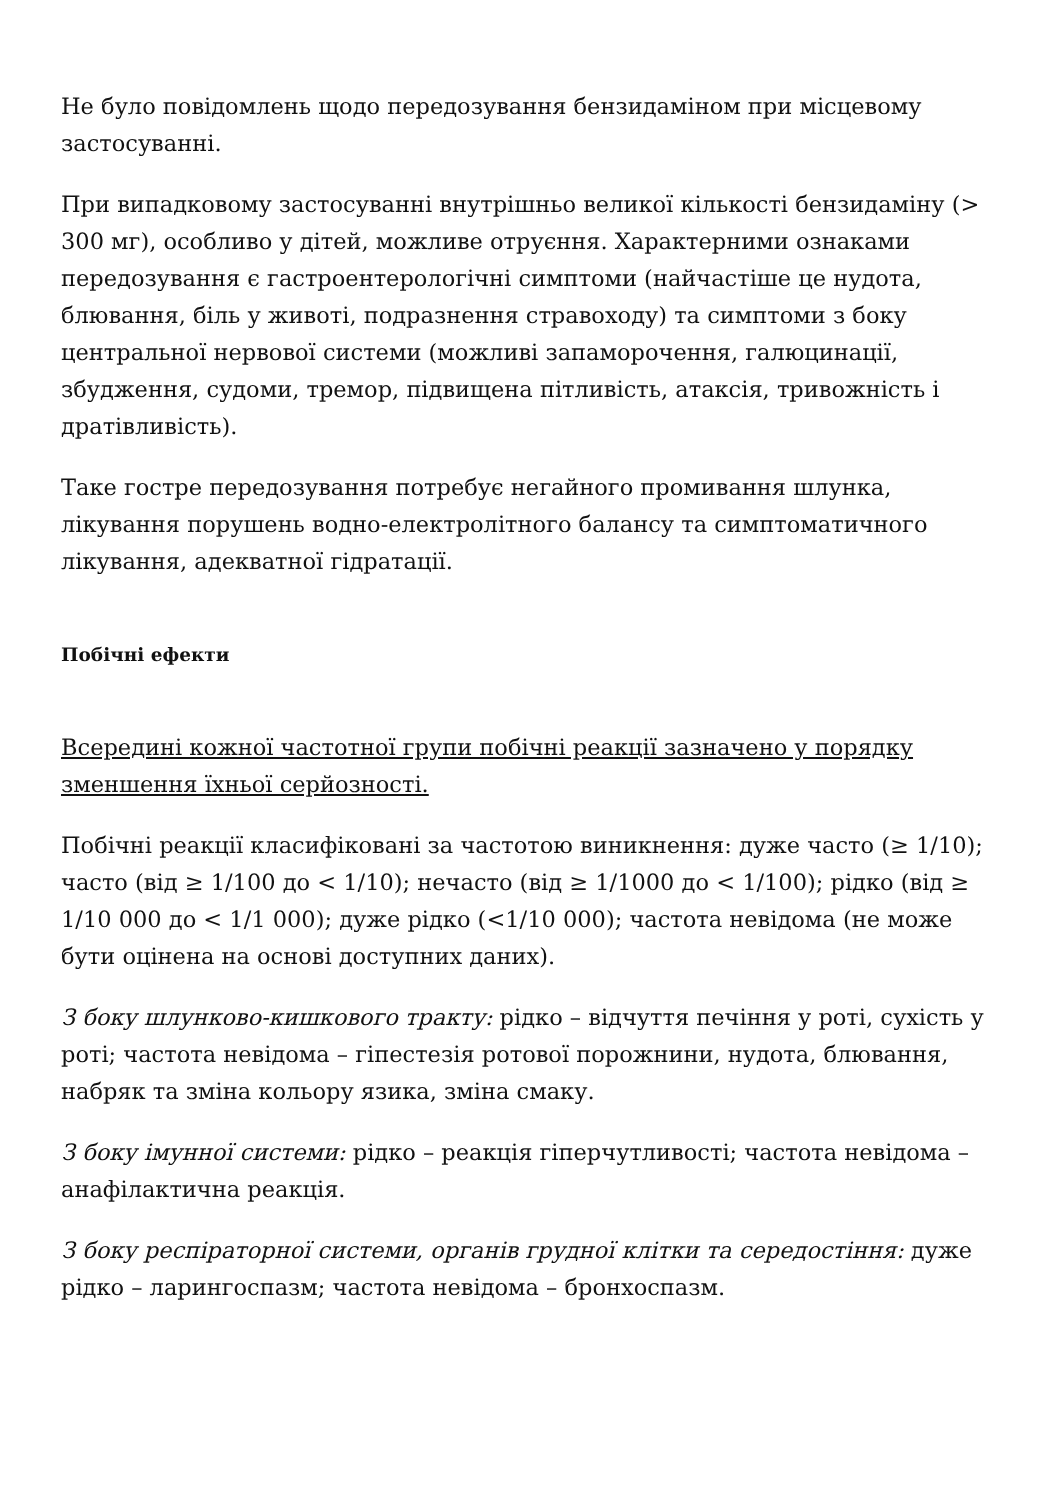Не було повідомлень щодо передозування бензидаміном при місцевому застосуванні.
При випадковому застосуванні внутрішньо великої кількості бензидаміну (> 300 мг), особливо у дітей, можливе отруєння. Характерними ознаками передозування є гастроентерологічні симптоми (найчастіше це нудота, блювання, біль у животі, подразнення стравоходу) та симптоми з боку центральної нервової системи (можливі запаморочення, галюцинації, збудження, судоми, тремор, підвищена пітливість, атаксія, тривожність і дратівливість).
Таке гостре передозування потребує негайного промивання шлунка, лікування порушень водно-електролітного балансу та симптоматичного лікування, адекватної гідратації.
Побічні ефекти
Всередині кожної частотної групи побічні реакції зазначено у порядку зменшення їхньої серйозності.
Побічні реакції класифіковані за частотою виникнення: дуже часто (≥ 1/10); часто (від ≥ 1/100 до < 1/10); нечасто (від ≥ 1/1000 до < 1/100); рідко (від ≥ 1/10 000 до < 1/1 000); дуже рідко (<1/10 000); частота невідома (не може бути оцінена на основі доступних даних).
З боку шлунково-кишкового тракту: рідко – відчуття печіння у роті, сухість у роті; частота невідома – гіпестезія ротової порожнини, нудота, блювання, набряк та зміна кольору язика, зміна смаку.
З боку імунної системи: рідко – реакція гіперчутливості; частота невідома – анафілактична реакція.
З боку респіраторної системи, органів грудної клітки та середостіння: дуже рідко – ларингоспазм; частота невідома – бронхоспазм.